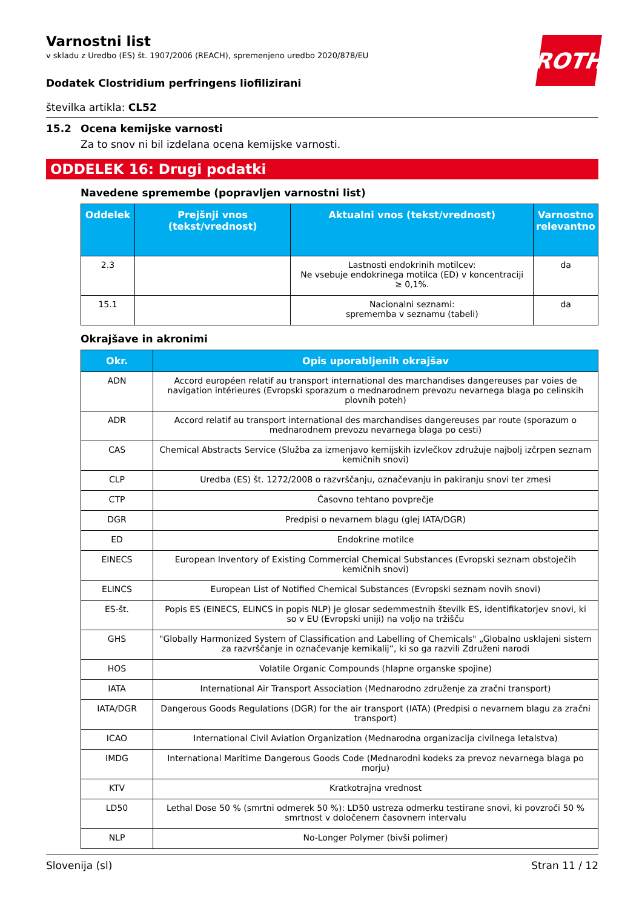ROTH
Varnostni list
v skladu z Uredbo (ES) št. 1907/2006 (REACH), spremenjeno uredbo 2020/878/EU
Dodatek Clostridium perfringens liofilizirani
številka artikla: CL52
15.2 Ocena kemijske varnosti
Za to snov ni bil izdelana ocena kemijske varnosti.
ODDELEK 16: Drugi podatki
Navedene spremembe (popravljen varnostni list)
| Oddelek | Prejšnji vnos (tekst/vrednost) | Aktualni vnos (tekst/vrednost) | Varnostno relevantno |
| --- | --- | --- | --- |
| 2.3 | | Lastnosti endokrinih motilcev: Ne vsebuje endokrinega motilca (ED) v koncentraciji ≥ 0,1%. | da |
| 15.1 | | Nacionalni seznami: sprememba v seznamu (tabeli) | da |
Okrajšave in akronimi
| Okr. | Opis uporabljenih okrajšav |
| --- | --- |
| ADN | Accord européen relatif au transport international des marchandises dangereuses par voies de navigation intérieures (Evropski sporazum o mednarodnem prevozu nevarnega blaga po celinskih plovnih poteh) |
| ADR | Accord relatif au transport international des marchandises dangereuses par route (sporazum o mednarodnem prevozu nevarnega blaga po cesti) |
| CAS | Chemical Abstracts Service (Služba za izmenjavo kemijskih izvlečkov združuje najbolj izčrpen seznam kemičnih snovi) |
| CLP | Uredba (ES) št. 1272/2008 o razvrščanju, označevanju in pakiranju snovi ter zmesi |
| CTP | Časovno tehtano povprečje |
| DGR | Predpisi o nevarnem blagu (glej IATA/DGR) |
| ED | Endokrine motilce |
| EINECS | European Inventory of Existing Commercial Chemical Substances (Evropski seznam obstoječih kemičnih snovi) |
| ELINCS | European List of Notified Chemical Substances (Evropski seznam novih snovi) |
| ES-št. | Popis ES (EINECS, ELINCS in popis NLP) je glosar sedemmestnih številk ES, identifikatorjev snovi, ki so v EU (Evropski uniji) na voljo na tržišču |
| GHS | "Globally Harmonized System of Classification and Labelling of Chemicals" „Globalno usklajeni sistem za razvrščanje in označevanje kemikalij“, ki so ga razvili Združeni narodi |
| HOS | Volatile Organic Compounds (hlapne organske spojine) |
| IATA | International Air Transport Association (Mednarodno združenje za zračni transport) |
| IATA/DGR | Dangerous Goods Regulations (DGR) for the air transport (IATA) (Predpisi o nevarnem blagu za zračni transport) |
| ICAO | International Civil Aviation Organization (Mednarodna organizacija civilnega letalstva) |
| IMDG | International Maritime Dangerous Goods Code (Mednarodni kodeks za prevoz nevarnega blaga po morju) |
| KTV | Kratkotrajna vrednost |
| LD50 | Lethal Dose 50 % (smrtni odmerek 50 %): LD50 ustreza odmerku testirane snovi, ki povzroči 50 % smrtnost v določenem časovnem intervalu |
| NLP | No-Longer Polymer (bivši polimer) |
Slovenija (sl) Stran 11 / 12